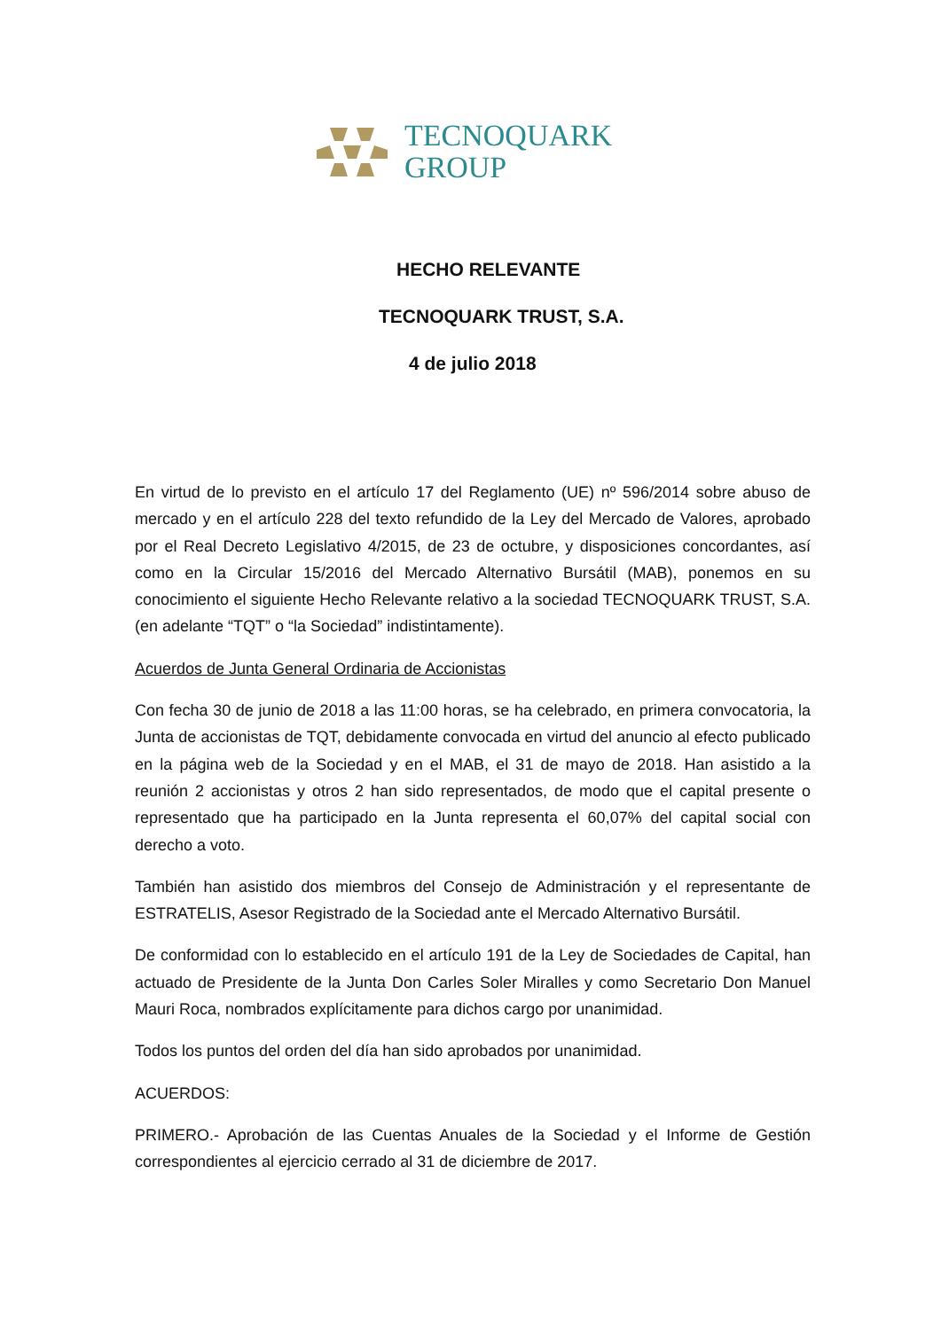TECNOQUARK
GROUP
HECHO RELEVANTE
TECNOQUARK TRUST, S.A.
4 de julio 2018
En virtud de lo previsto en el artículo 17 del Reglamento (UE) nº 596/2014 sobre abuso de mercado y en el artículo 228 del texto refundido de la Ley del Mercado de Valores, aprobado por el Real Decreto Legislativo 4/2015, de 23 de octubre, y disposiciones concordantes, así como en la Circular 15/2016 del Mercado Alternativo Bursátil (MAB), ponemos en su conocimiento el siguiente Hecho Relevante relativo a la sociedad TECNOQUARK TRUST, S.A. (en adelante “TQT” o “la Sociedad” indistintamente).
Acuerdos de Junta General Ordinaria de Accionistas
Con fecha 30 de junio de 2018 a las 11:00 horas, se ha celebrado, en primera convocatoria, la Junta de accionistas de TQT, debidamente convocada en virtud del anuncio al efecto publicado en la página web de la Sociedad y en el MAB, el 31 de mayo de 2018. Han asistido a la reunión 2 accionistas y otros 2 han sido representados, de modo que el capital presente o representado que ha participado en la Junta representa el 60,07% del capital social con derecho a voto.
También han asistido dos miembros del Consejo de Administración y el representante de ESTRATELIS, Asesor Registrado de la Sociedad ante el Mercado Alternativo Bursátil.
De conformidad con lo establecido en el artículo 191 de la Ley de Sociedades de Capital, han actuado de Presidente de la Junta Don Carles Soler Miralles y como Secretario Don Manuel Mauri Roca, nombrados explícitamente para dichos cargo por unanimidad.
Todos los puntos del orden del día han sido aprobados por unanimidad.
ACUERDOS:
PRIMERO.- Aprobación de las Cuentas Anuales de la Sociedad y el Informe de Gestión correspondientes al ejercicio cerrado al 31 de diciembre de 2017.